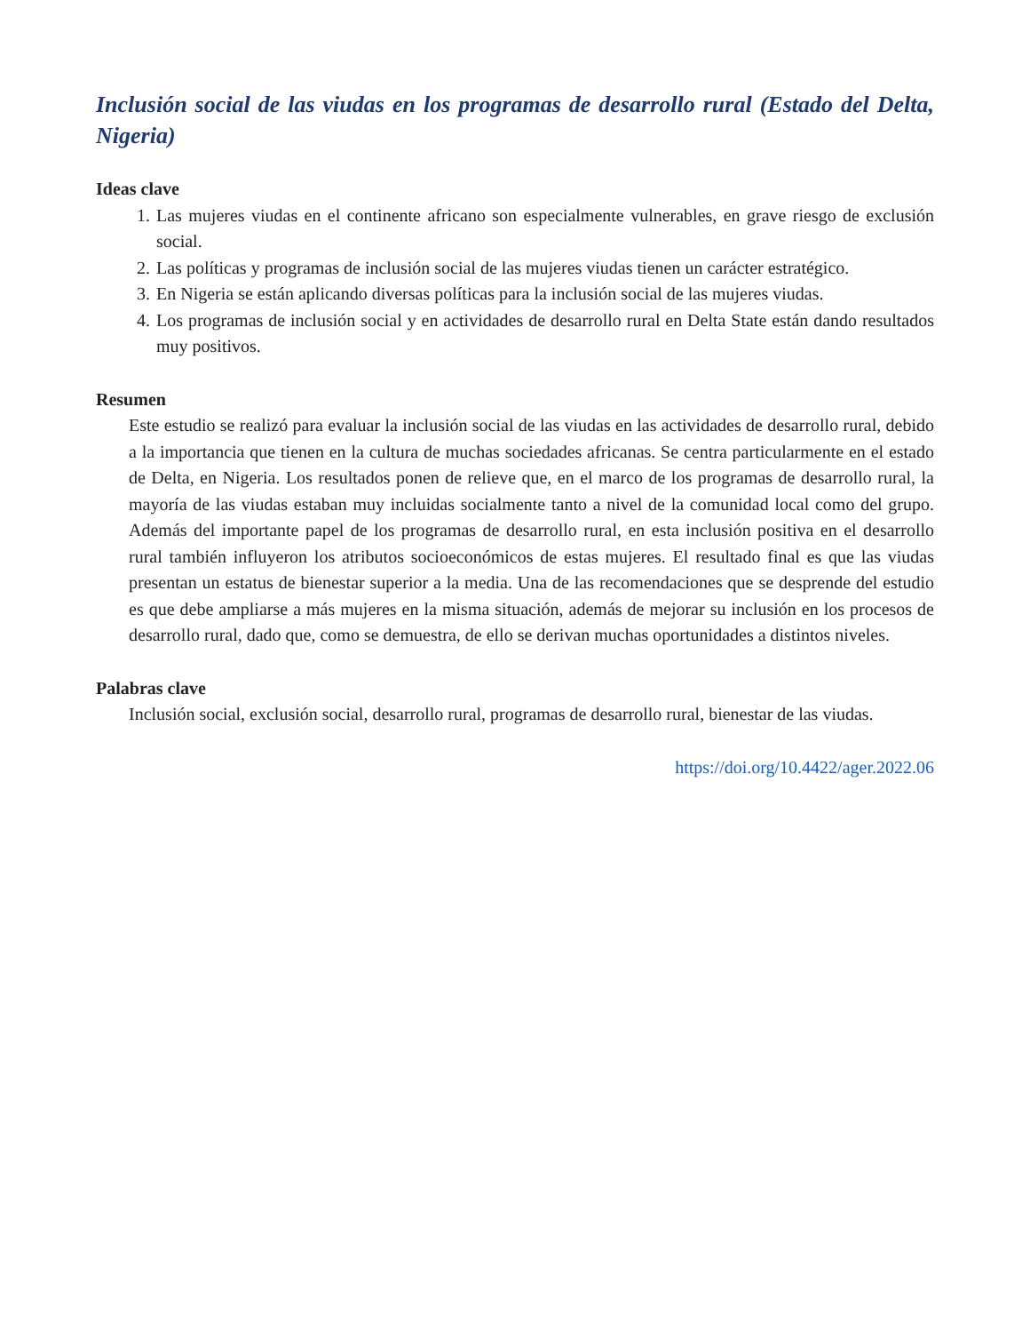Inclusión social de las viudas en los programas de desarrollo rural (Estado del Delta, Nigeria)
Ideas clave
1. Las mujeres viudas en el continente africano son especialmente vulnerables, en grave riesgo de exclusión social.
2. Las políticas y programas de inclusión social de las mujeres viudas tienen un carácter estratégico.
3. En Nigeria se están aplicando diversas políticas para la inclusión social de las mujeres viudas.
4. Los programas de inclusión social y en actividades de desarrollo rural en Delta State están dando resultados muy positivos.
Resumen
Este estudio se realizó para evaluar la inclusión social de las viudas en las actividades de desarrollo rural, debido a la importancia que tienen en la cultura de muchas sociedades africanas. Se centra particularmente en el estado de Delta, en Nigeria. Los resultados ponen de relieve que, en el marco de los programas de desarrollo rural, la mayoría de las viudas estaban muy incluidas socialmente tanto a nivel de la comunidad local como del grupo. Además del importante papel de los programas de desarrollo rural, en esta inclusión positiva en el desarrollo rural también influyeron los atributos socioeconómicos de estas mujeres. El resultado final es que las viudas presentan un estatus de bienestar superior a la media. Una de las recomendaciones que se desprende del estudio es que debe ampliarse a más mujeres en la misma situación, además de mejorar su inclusión en los procesos de desarrollo rural, dado que, como se demuestra, de ello se derivan muchas oportunidades a distintos niveles.
Palabras clave
Inclusión social, exclusión social, desarrollo rural, programas de desarrollo rural, bienestar de las viudas.
https://doi.org/10.4422/ager.2022.06